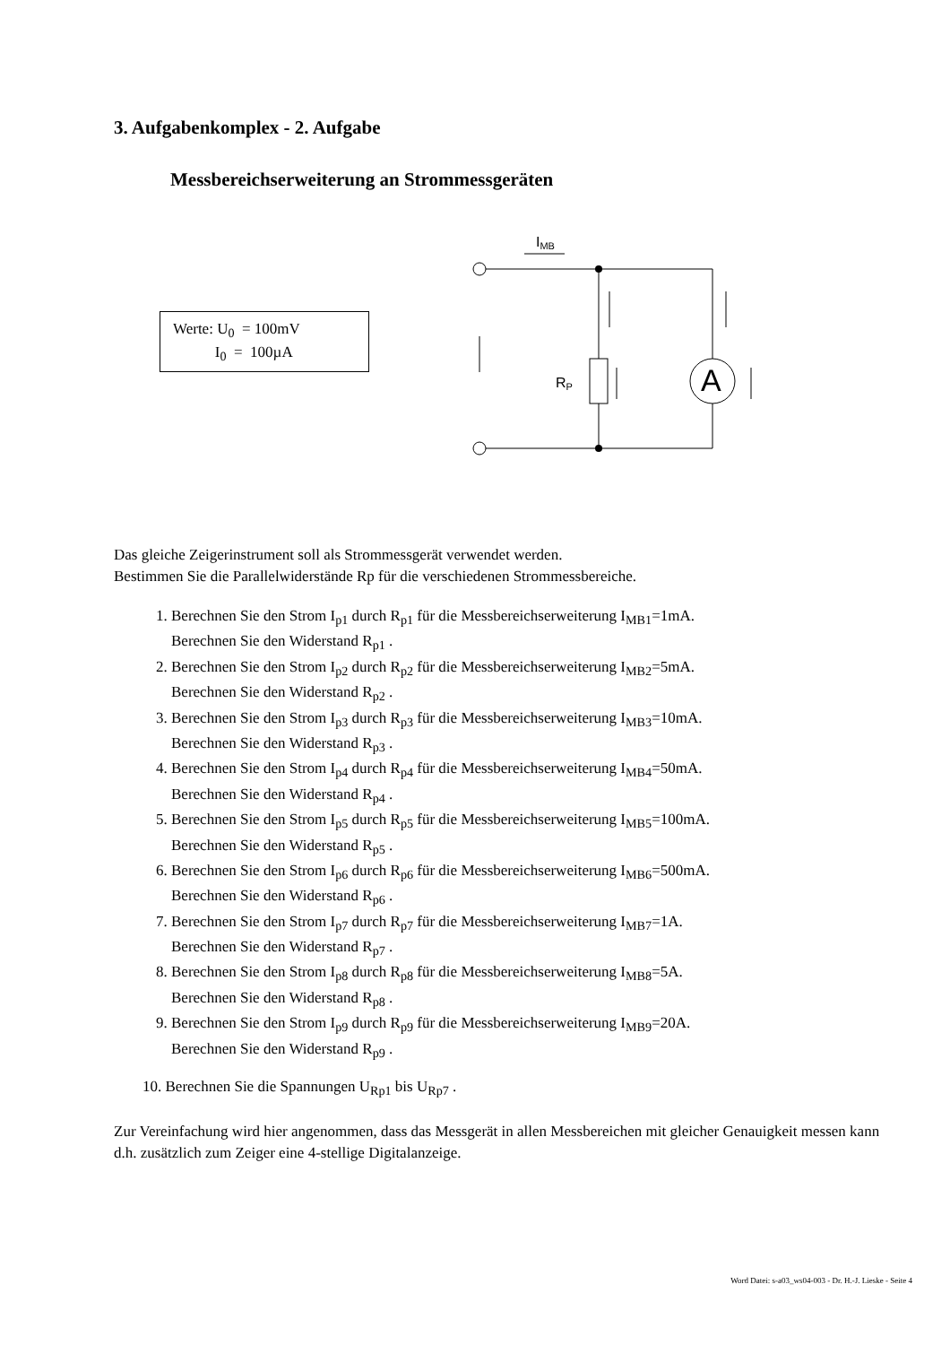3. Aufgabenkomplex - 2. Aufgabe
Messbereichserweiterung an Strommessgeräten
Werte: U<sub>0</sub> = 100mV
I<sub>0</sub> = 100µA
IMB
RP
A
Das gleiche Zeigerinstrument soll als Strommessgerät verwendet werden.
Bestimmen Sie die Parallelwiderstände Rp für die verschiedenen Strommessbereiche.
1. Berechnen Sie den Strom I<sub>p1</sub> durch R<sub>p1</sub> für die Messbereichserweiterung I<sub>MB1</sub>=1mA.
Berechnen Sie den Widerstand R<sub>p1</sub> .
2. Berechnen Sie den Strom I<sub>p2</sub> durch R<sub>p2</sub> für die Messbereichserweiterung I<sub>MB2</sub>=5mA.
Berechnen Sie den Widerstand R<sub>p2</sub> .
3. Berechnen Sie den Strom I<sub>p3</sub> durch R<sub>p3</sub> für die Messbereichserweiterung I<sub>MB3</sub>=10mA.
Berechnen Sie den Widerstand R<sub>p3</sub> .
4. Berechnen Sie den Strom I<sub>p4</sub> durch R<sub>p4</sub> für die Messbereichserweiterung I<sub>MB4</sub>=50mA.
Berechnen Sie den Widerstand R<sub>p4</sub> .
5. Berechnen Sie den Strom I<sub>p5</sub> durch R<sub>p5</sub> für die Messbereichserweiterung I<sub>MB5</sub>=100mA.
Berechnen Sie den Widerstand R<sub>p5</sub> .
6. Berechnen Sie den Strom I<sub>p6</sub> durch R<sub>p6</sub> für die Messbereichserweiterung I<sub>MB6</sub>=500mA.
Berechnen Sie den Widerstand R<sub>p6</sub> .
7. Berechnen Sie den Strom I<sub>p7</sub> durch R<sub>p7</sub> für die Messbereichserweiterung I<sub>MB7</sub>=1A.
Berechnen Sie den Widerstand R<sub>p7</sub> .
8. Berechnen Sie den Strom I<sub>p8</sub> durch R<sub>p8</sub> für die Messbereichserweiterung I<sub>MB8</sub>=5A.
Berechnen Sie den Widerstand R<sub>p8</sub> .
9. Berechnen Sie den Strom I<sub>p9</sub> durch R<sub>p9</sub> für die Messbereichserweiterung I<sub>MB9</sub>=20A.
Berechnen Sie den Widerstand R<sub>p9</sub> .
10. Berechnen Sie die Spannungen U<sub>Rp1</sub> bis U<sub>Rp7</sub> .
Zur Vereinfachung wird hier angenommen, dass das Messgerät in allen Messbereichen mit gleicher Genauigkeit messen kann d.h. zusätzlich zum Zeiger eine 4-stellige Digitalanzeige.
Word Datei: s-a03_ws04-003 - Dr. H.-J. Lieske - Seite 4